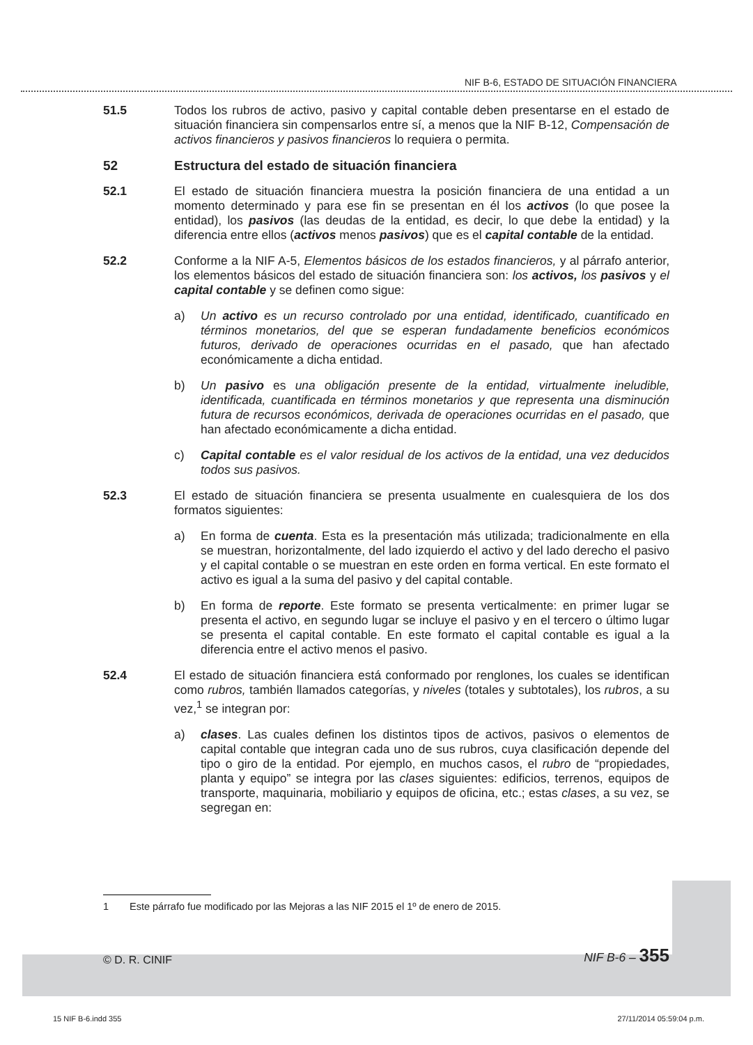NIF B-6, ESTADO DE SITUACIÓN FINANCIERA
51.5 Todos los rubros de activo, pasivo y capital contable deben presentarse en el estado de situación financiera sin compensarlos entre sí, a menos que la NIF B-12, Compensación de activos financieros y pasivos financieros lo requiera o permita.
52 Estructura del estado de situación financiera
52.1 El estado de situación financiera muestra la posición financiera de una entidad a un momento determinado y para ese fin se presentan en él los activos (lo que posee la entidad), los pasivos (las deudas de la entidad, es decir, lo que debe la entidad) y la diferencia entre ellos (activos menos pasivos) que es el capital contable de la entidad.
52.2 Conforme a la NIF A-5, Elementos básicos de los estados financieros, y al párrafo anterior, los elementos básicos del estado de situación financiera son: los activos, los pasivos y el capital contable y se definen como sigue:
a) Un activo es un recurso controlado por una entidad, identificado, cuantificado en términos monetarios, del que se esperan fundadamente beneficios económicos futuros, derivado de operaciones ocurridas en el pasado, que han afectado económicamente a dicha entidad.
b) Un pasivo es una obligación presente de la entidad, virtualmente ineludible, identificada, cuantificada en términos monetarios y que representa una disminución futura de recursos económicos, derivada de operaciones ocurridas en el pasado, que han afectado económicamente a dicha entidad.
c) Capital contable es el valor residual de los activos de la entidad, una vez deducidos todos sus pasivos.
52.3 El estado de situación financiera se presenta usualmente en cualesquiera de los dos formatos siguientes:
a) En forma de cuenta. Esta es la presentación más utilizada; tradicionalmente en ella se muestran, horizontalmente, del lado izquierdo el activo y del lado derecho el pasivo y el capital contable o se muestran en este orden en forma vertical. En este formato el activo es igual a la suma del pasivo y del capital contable.
b) En forma de reporte. Este formato se presenta verticalmente: en primer lugar se presenta el activo, en segundo lugar se incluye el pasivo y en el tercero o último lugar se presenta el capital contable. En este formato el capital contable es igual a la diferencia entre el activo menos el pasivo.
52.4 El estado de situación financiera está conformado por renglones, los cuales se identifican como rubros, también llamados categorías, y niveles (totales y subtotales), los rubros, a su vez,<sup>1</sup> se integran por:
a) clases. Las cuales definen los distintos tipos de activos, pasivos o elementos de capital contable que integran cada uno de sus rubros, cuya clasificación depende del tipo o giro de la entidad. Por ejemplo, en muchos casos, el rubro de “propiedades, planta y equipo” se integra por las clases siguientes: edificios, terrenos, equipos de transporte, maquinaria, mobiliario y equipos de oficina, etc.; estas clases, a su vez, se segregan en:
1 Este párrafo fue modificado por las Mejoras a las NIF 2015 el 1º de enero de 2015.
© D. R. CINIF NIF B-6 – 355
15 NIF B-6.indd 355 27/11/2014 05:59:04 p.m.